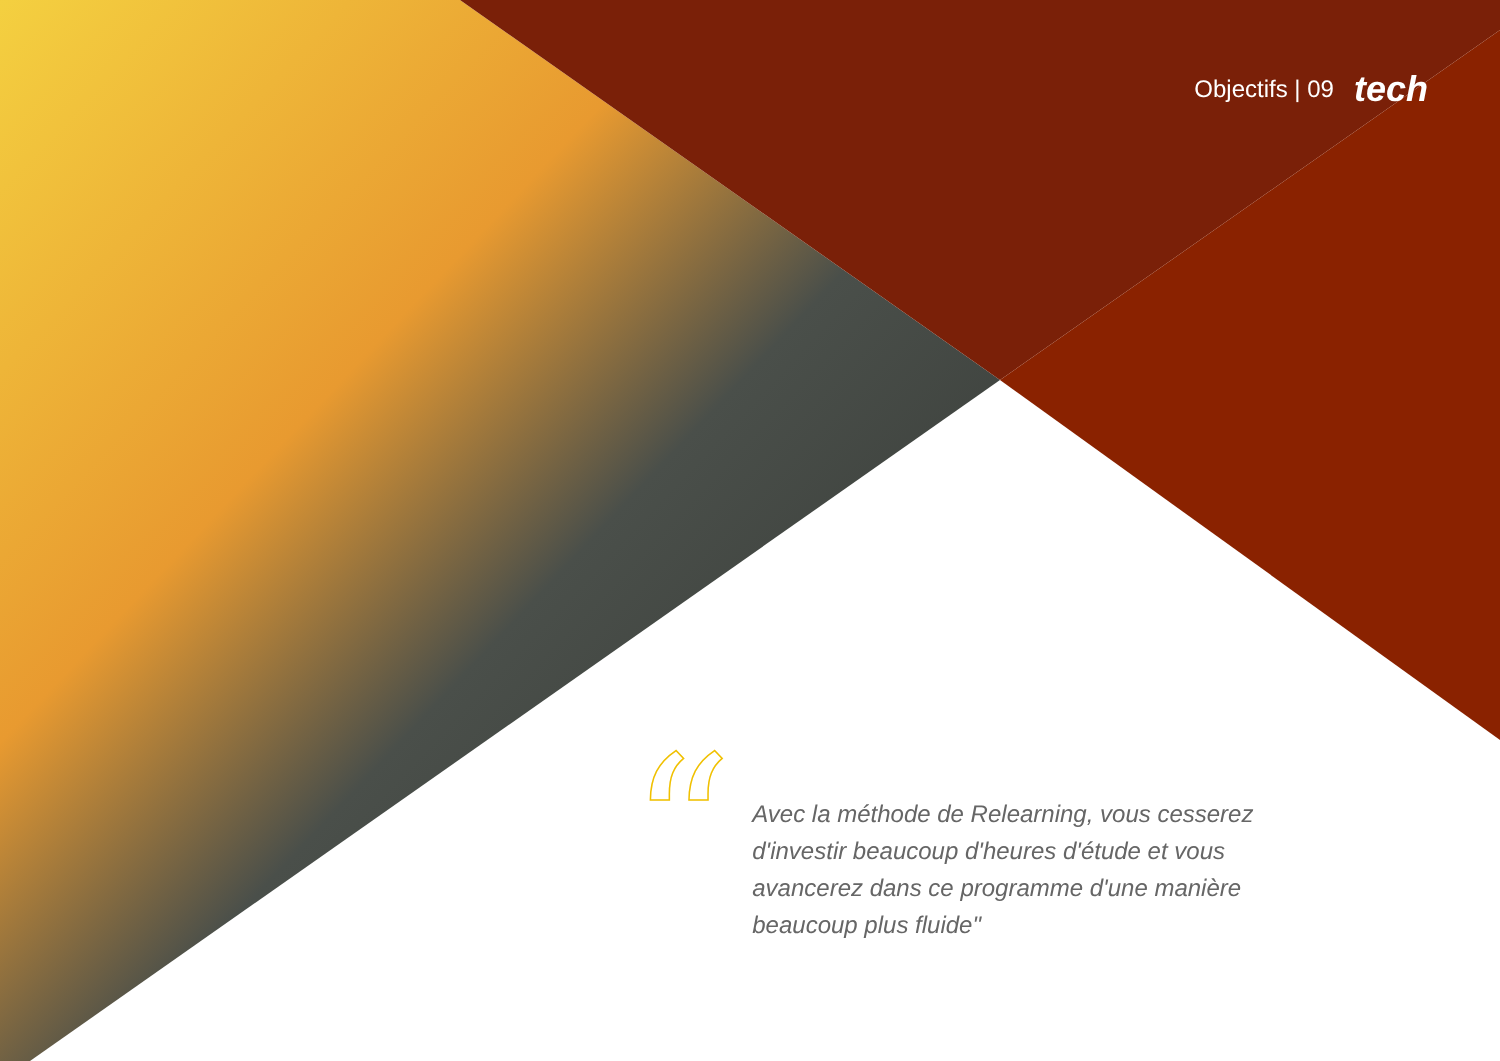Objectifs | 09 tech
“
Avec la méthode de Relearning, vous cesserez d'investir beaucoup d'heures d'étude et vous avancerez dans ce programme d'une manière beaucoup plus fluide"